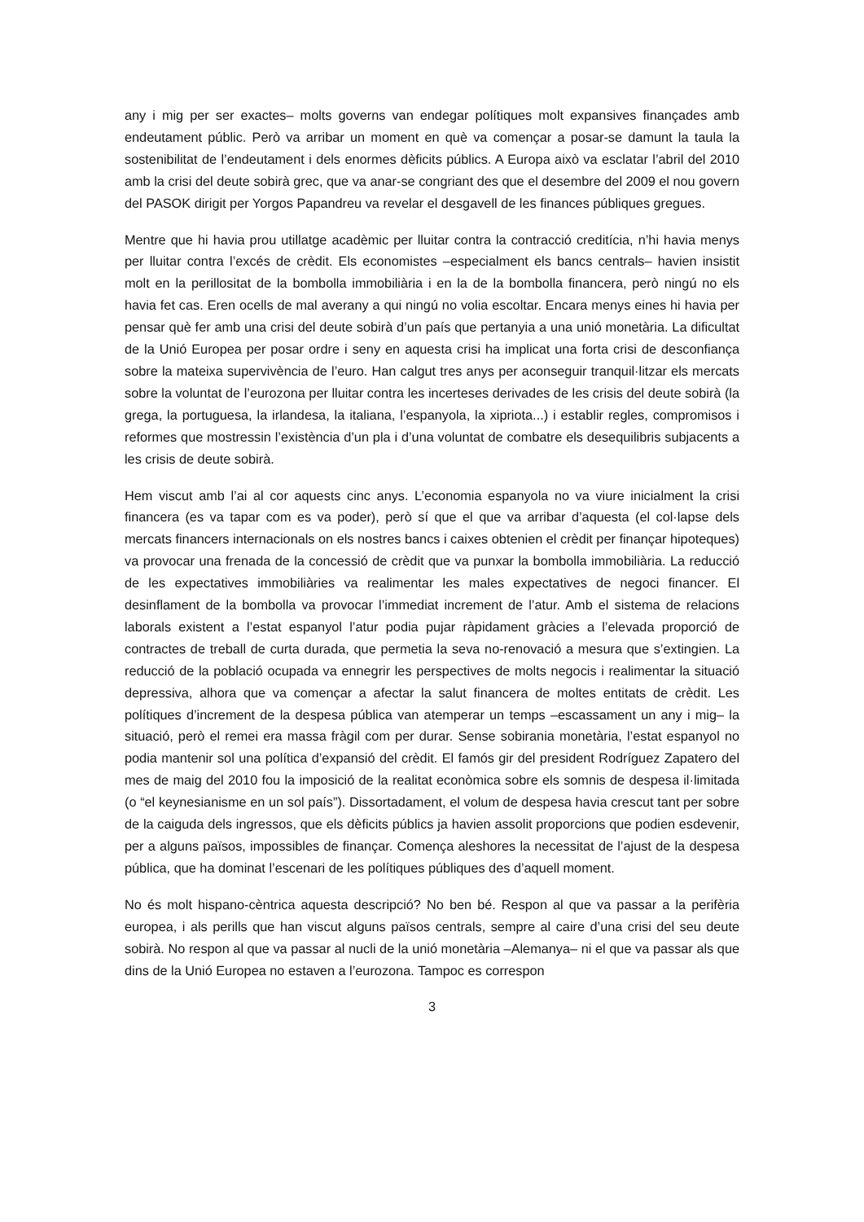any i mig per ser exactes– molts governs van endegar polítiques molt expansives finançades amb endeutament públic. Però va arribar un moment en què va començar a posar-se damunt la taula la sostenibilitat de l’endeutament i dels enormes dèficits públics. A Europa això va esclatar l’abril del 2010 amb la crisi del deute sobirà grec, que va anar-se congriant des que el desembre del 2009 el nou govern del PASOK dirigit per Yorgos Papandreu va revelar el desgavell de les finances públiques gregues.
Mentre que hi havia prou utillatge acadèmic per lluitar contra la contracció creditícia, n’hi havia menys per lluitar contra l’excés de crèdit. Els economistes –especialment els bancs centrals– havien insistit molt en la perillositat de la bombolla immobiliària i en la de la bombolla financera, però ningú no els havia fet cas. Eren ocells de mal averany a qui ningú no volia escoltar. Encara menys eines hi havia per pensar què fer amb una crisi del deute sobirà d’un país que pertanyia a una unió monetària. La dificultat de la Unió Europea per posar ordre i seny en aquesta crisi ha implicat una forta crisi de desconfiança sobre la mateixa supervivència de l’euro. Han calgut tres anys per aconseguir tranquil·litzar els mercats sobre la voluntat de l’eurozona per lluitar contra les incerteses derivades de les crisis del deute sobirà (la grega, la portuguesa, la irlandesa, la italiana, l’espanyola, la xipriota...) i establir regles, compromisos i reformes que mostressin l’existència d’un pla i d’una voluntat de combatre els desequilibris subjacents a les crisis de deute sobirà.
Hem viscut amb l’ai al cor aquests cinc anys. L’economia espanyola no va viure inicialment la crisi financera (es va tapar com es va poder), però sí que el que va arribar d’aquesta (el col·lapse dels mercats financers internacionals on els nostres bancs i caixes obtenien el crèdit per finançar hipoteques) va provocar una frenada de la concessió de crèdit que va punxar la bombolla immobiliària. La reducció de les expectatives immobiliàries va realimentar les males expectatives de negoci financer. El desinflament de la bombolla va provocar l’immediat increment de l’atur. Amb el sistema de relacions laborals existent a l’estat espanyol l’atur podia pujar ràpidament gràcies a l’elevada proporció de contractes de treball de curta durada, que permetia la seva no-renovació a mesura que s’extingien. La reducció de la població ocupada va ennegrir les perspectives de molts negocis i realimentar la situació depressiva, alhora que va començar a afectar la salut financera de moltes entitats de crèdit. Les polítiques d’increment de la despesa pública van atemperar un temps –escassament un any i mig– la situació, però el remei era massa fràgil com per durar. Sense sobirania monetària, l’estat espanyol no podia mantenir sol una política d’expansió del crèdit. El famós gir del president Rodríguez Zapatero del mes de maig del 2010 fou la imposició de la realitat econòmica sobre els somnis de despesa il·limitada (o “el keynesianisme en un sol país”). Dissortadament, el volum de despesa havia crescut tant per sobre de la caiguda dels ingressos, que els dèficits públics ja havien assolit proporcions que podien esdevenir, per a alguns països, impossibles de finançar. Comença aleshores la necessitat de l’ajust de la despesa pública, que ha dominat l’escenari de les polítiques públiques des d’aquell moment.
No és molt hispano-cèntrica aquesta descripció? No ben bé. Respon al que va passar a la perifèria europea, i als perills que han viscut alguns països centrals, sempre al caire d’una crisi del seu deute sobirà. No respon al que va passar al nucli de la unió monetària –Alemanya– ni el que va passar als que dins de la Unió Europea no estaven a l’eurozona. Tampoc es correspon
3